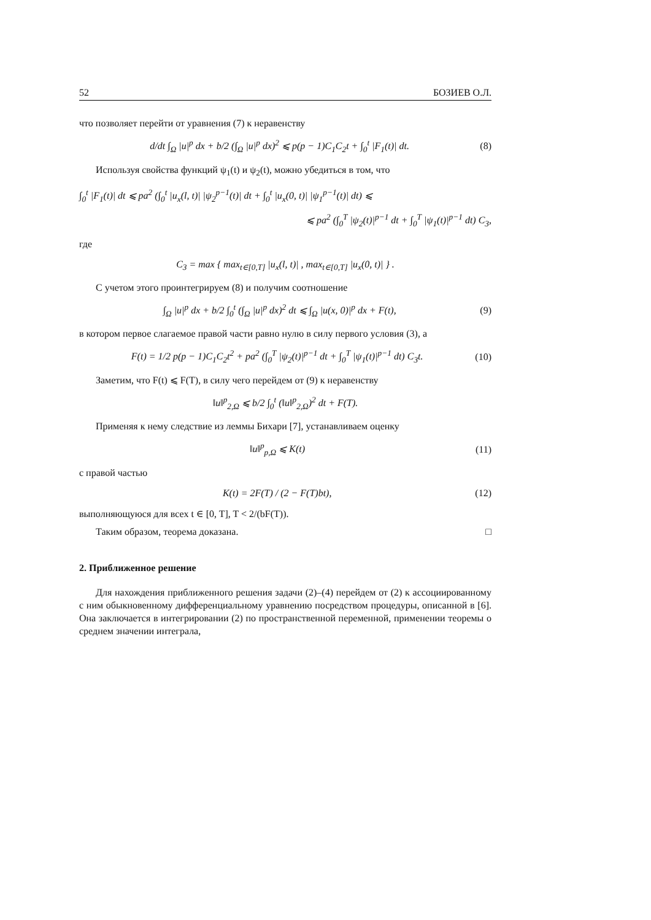52 БОЗИЕВ О.Л.
что позволяет перейти от уравнения (7) к неравенству
d/dt ∫<sub>Ω</sub> |u|<sup>p</sup> dx + b/2 (∫<sub>Ω</sub> |u|<sup>p</sup> dx)<sup>2</sup> ⩽ p(p − 1)C<sub>1</sub>C<sub>2</sub>t + ∫<sub>0</sub><sup>t</sup> |F<sub>1</sub>(t)| dt. (8)
Используя свойства функций ψ<sub>1</sub>(t) и ψ<sub>2</sub>(t), можно убедиться в том, что
∫<sub>0</sub><sup>t</sup> |F<sub>1</sub>(t)| dt ⩽ pa<sup>2</sup> (∫<sub>0</sub><sup>t</sup> |u<sub>x</sub>(l, t)| |ψ<sub>2</sub><sup>p−1</sup>(t)| dt + ∫<sub>0</sub><sup>t</sup> |u<sub>x</sub>(0, t)| |ψ<sub>1</sub><sup>p−1</sup>(t)| dt) ⩽
⩽ pa<sup>2</sup> (∫<sub>0</sub><sup>T</sup> |ψ<sub>2</sub>(t)|<sup>p−1</sup> dt + ∫<sub>0</sub><sup>T</sup> |ψ<sub>1</sub>(t)|<sup>p−1</sup> dt) C<sub>3</sub>,
где
C<sub>3</sub> = max { max<sub>t∈[0,T]</sub> |u<sub>x</sub>(l, t)| , max<sub>t∈[0,T]</sub> |u<sub>x</sub>(0, t)| } .
С учетом этого проинтегрируем (8) и получим соотношение
∫<sub>Ω</sub> |u|<sup>p</sup> dx + b/2 ∫<sub>0</sub><sup>t</sup> (∫<sub>Ω</sub> |u|<sup>p</sup> dx)<sup>2</sup> dt ⩽ ∫<sub>Ω</sub> |u(x, 0)|<sup>p</sup> dx + F(t), (9)
в котором первое слагаемое правой части равно нулю в силу первого условия (3), а
F(t) = 1/2 p(p − 1)C<sub>1</sub>C<sub>2</sub>t<sup>2</sup> + pa<sup>2</sup> (∫<sub>0</sub><sup>T</sup> |ψ<sub>2</sub>(t)|<sup>p−1</sup> dt + ∫<sub>0</sub><sup>T</sup> |ψ<sub>1</sub>(t)|<sup>p−1</sup> dt) C<sub>3</sub>t. (10)
Заметим, что F(t) ⩽ F(T), в силу чего перейдем от (9) к неравенству
‖u‖<sup>p</sup><sub>2,Ω</sub> ⩽ b/2 ∫<sub>0</sub><sup>t</sup> (‖u‖<sup>p</sup><sub>2,Ω</sub>)<sup>2</sup> dt + F(T).
Применяя к нему следствие из леммы Бихари [7], устанавливаем оценку
‖u‖<sup>p</sup><sub>p,Ω</sub> ⩽ K(t) (11)
с правой частью
K(t) = 2F(T) / (2 − F(T)bt), (12)
выполняющуюся для всех t ∈ [0, T], T < 2/(bF(T)).
Таким образом, теорема доказана. □
2. Приближенное решение
Для нахождения приближенного решения задачи (2)–(4) перейдем от (2) к ассоциированному с ним обыкновенному дифференциальному уравнению посредством процедуры, описанной в [6]. Она заключается в интегрировании (2) по пространственной переменной, применении теоремы о среднем значении интеграла,